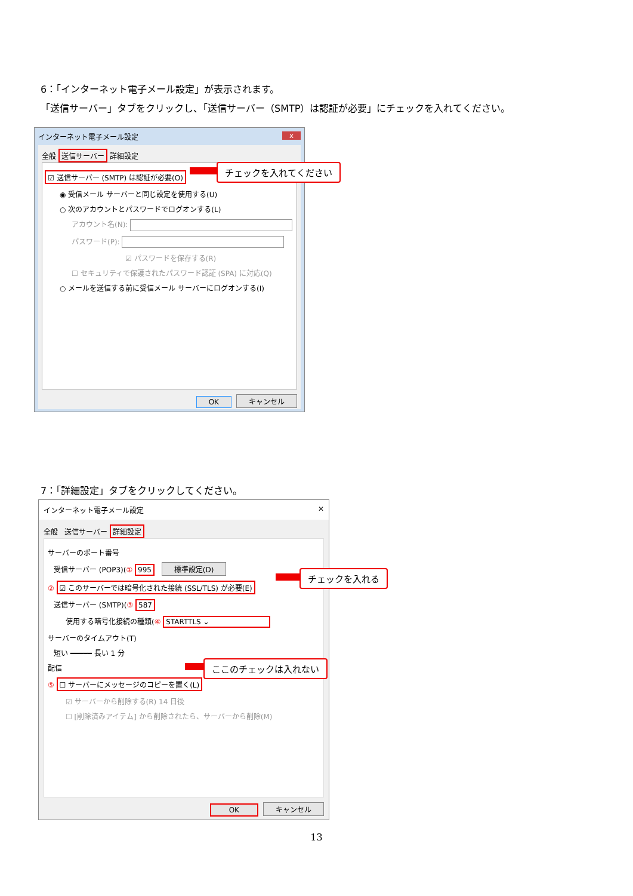6：「インターネット電子メール設定」が表示されます。
「送信サーバー」タブをクリックし、「送信サーバー（SMTP）は認証が必要」にチェックを入れてください。
インターネット電子メール設定 x
全般 送信サーバー 詳細設定
☑ 送信サーバー (SMTP) は認証が必要(O)
◉ 受信メール サーバーと同じ設定を使用する(U)
○ 次のアカウントとパスワードでログオンする(L)
アカウント名(N):
パスワード(P):
☑ パスワードを保存する(R)
☐ セキュリティで保護されたパスワード認証 (SPA) に対応(Q)
○ メールを送信する前に受信メール サーバーにログオンする(I)
OK キャンセル
チェックを入れてください
7：「詳細設定」タブをクリックしてください。
インターネット電子メール設定 ✕
全般 送信サーバー 詳細設定
サーバーのポート番号
受信サーバー (POP3)(① 995 標準設定(D)
② ☑ このサーバーでは暗号化された接続 (SSL/TLS) が必要(E)
送信サーバー (SMTP)(③ 587
使用する暗号化接続の種類(④ STARTTLS ⌄
サーバーのタイムアウト(T)
短い ━━━━━ 長い 1 分
配信
⑤ ☐ サーバーにメッセージのコピーを置く(L)
☑ サーバーから削除する(R) 14 日後
☐ [削除済みアイテム] から削除されたら、サーバーから削除(M)
OK キャンセル
チェックを入れる
ここのチェックは入れない
13